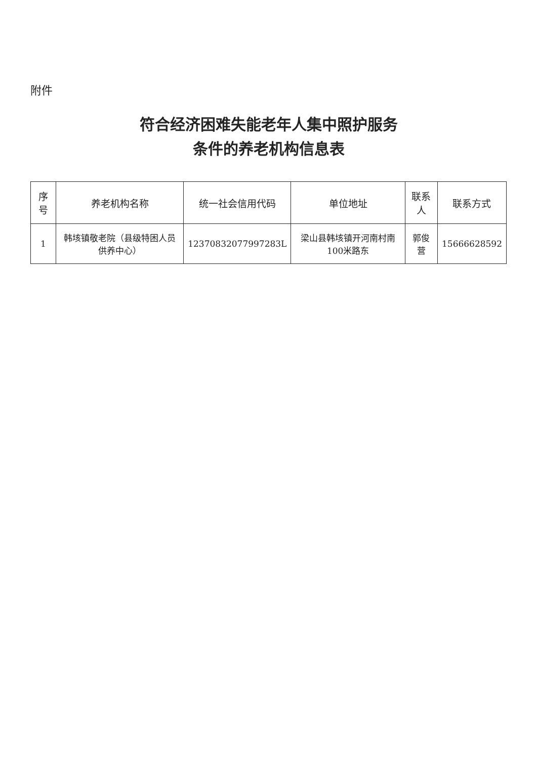附件
符合经济困难失能老年人集中照护服务
条件的养老机构信息表
| 序号 | 养老机构名称 | 统一社会信用代码 | 单位地址 | 联系人 | 联系方式 |
| --- | --- | --- | --- | --- | --- |
| 1 | 韩垓镇敬老院（县级特困人员供养中心） | 12370832077997283L | 梁山县韩垓镇开河南村南100米路东 | 郭俊营 | 15666628592 |